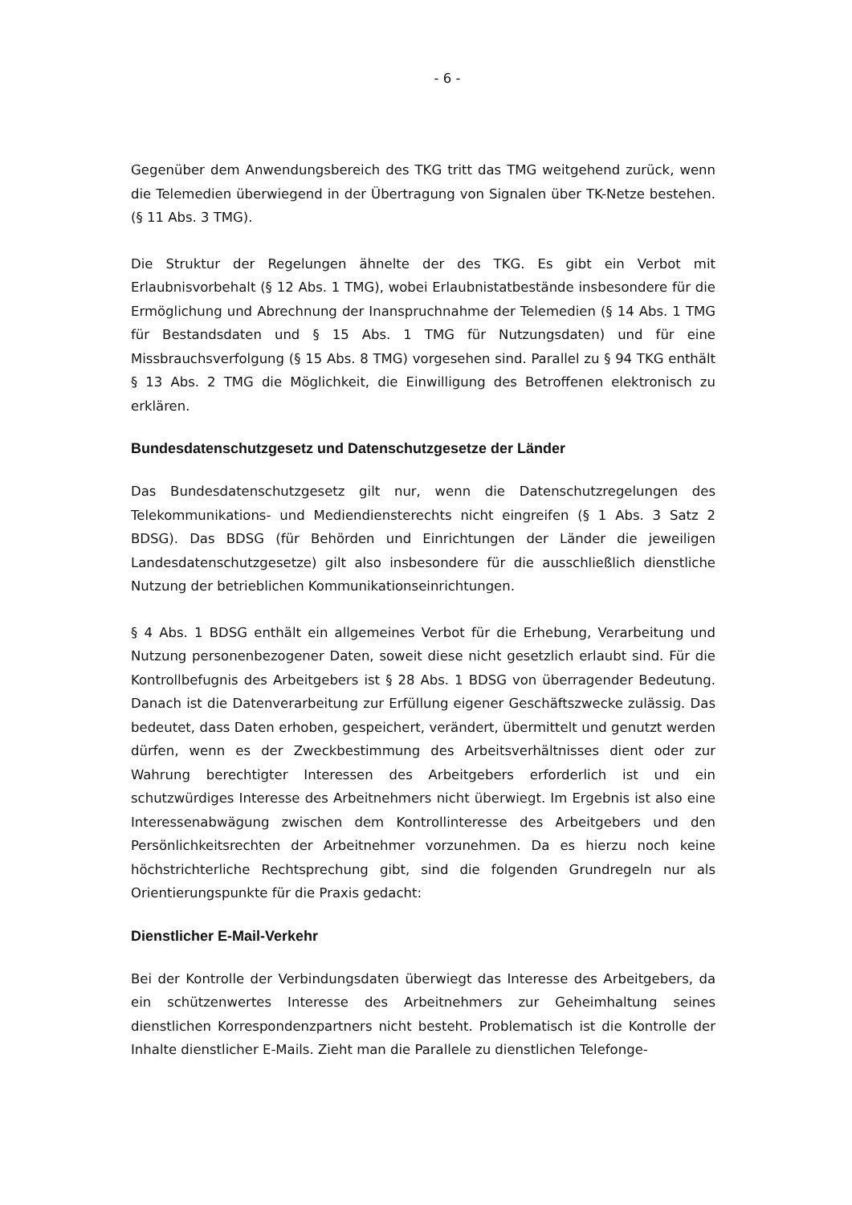- 6 -
Gegenüber dem Anwendungsbereich des TKG tritt das TMG weitgehend zurück, wenn die Telemedien überwiegend in der Übertragung von Signalen über TK-Netze bestehen. (§ 11 Abs. 3 TMG).
Die Struktur der Regelungen ähnelte der des TKG. Es gibt ein Verbot mit Erlaubnisvorbehalt (§ 12 Abs. 1 TMG), wobei Erlaubnistatbestände insbesondere für die Ermöglichung und Abrechnung der Inanspruchnahme der Telemedien (§ 14 Abs. 1 TMG für Bestandsdaten und § 15 Abs. 1 TMG für Nutzungsdaten) und für eine Missbrauchsverfolgung (§ 15 Abs. 8 TMG) vorgesehen sind. Parallel zu § 94 TKG enthält § 13 Abs. 2 TMG die Möglichkeit, die Einwilligung des Betroffenen elektronisch zu erklären.
Bundesdatenschutzgesetz und Datenschutzgesetze der Länder
Das Bundesdatenschutzgesetz gilt nur, wenn die Datenschutzregelungen des Telekommunikations- und Mediendiensterechts nicht eingreifen (§ 1 Abs. 3 Satz 2 BDSG). Das BDSG (für Behörden und Einrichtungen der Länder die jeweiligen Landesdatenschutzgesetze) gilt also insbesondere für die ausschließlich dienstliche Nutzung der betrieblichen Kommunikationseinrichtungen.
§ 4 Abs. 1 BDSG enthält ein allgemeines Verbot für die Erhebung, Verarbeitung und Nutzung personenbezogener Daten, soweit diese nicht gesetzlich erlaubt sind. Für die Kontrollbefugnis des Arbeitgebers ist § 28 Abs. 1 BDSG von überragender Bedeutung. Danach ist die Datenverarbeitung zur Erfüllung eigener Geschäftszwecke zulässig. Das bedeutet, dass Daten erhoben, gespeichert, verändert, übermittelt und genutzt werden dürfen, wenn es der Zweckbestimmung des Arbeitsverhältnisses dient oder zur Wahrung berechtigter Interessen des Arbeitgebers erforderlich ist und ein schutzwürdiges Interesse des Arbeitnehmers nicht überwiegt. Im Ergebnis ist also eine Interessenabwägung zwischen dem Kontrollinteresse des Arbeitgebers und den Persönlichkeitsrechten der Arbeitnehmer vorzunehmen. Da es hierzu noch keine höchstrichterliche Rechtsprechung gibt, sind die folgenden Grundregeln nur als Orientierungspunkte für die Praxis gedacht:
Dienstlicher E-Mail-Verkehr
Bei der Kontrolle der Verbindungsdaten überwiegt das Interesse des Arbeitgebers, da ein schützenwertes Interesse des Arbeitnehmers zur Geheimhaltung seines dienstlichen Korrespondenzpartners nicht besteht. Problematisch ist die Kontrolle der Inhalte dienstlicher E-Mails. Zieht man die Parallele zu dienstlichen Telefonge-